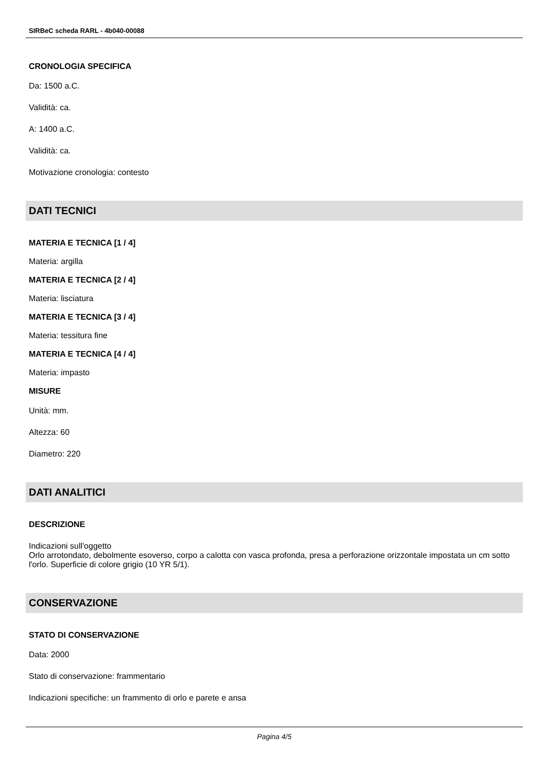SIRBeC scheda RARL - 4b040-00088
CRONOLOGIA SPECIFICA
Da: 1500 a.C.
Validità: ca.
A: 1400 a.C.
Validità: ca.
Motivazione cronologia: contesto
DATI TECNICI
MATERIA E TECNICA [1 / 4]
Materia: argilla
MATERIA E TECNICA [2 / 4]
Materia: lisciatura
MATERIA E TECNICA [3 / 4]
Materia: tessitura fine
MATERIA E TECNICA [4 / 4]
Materia: impasto
MISURE
Unità: mm.
Altezza: 60
Diametro: 220
DATI ANALITICI
DESCRIZIONE
Indicazioni sull'oggetto
Orlo arrotondato, debolmente esoverso, corpo a calotta con vasca profonda, presa a perforazione orizzontale impostata un cm sotto l'orlo. Superficie di colore grigio (10 YR 5/1).
CONSERVAZIONE
STATO DI CONSERVAZIONE
Data: 2000
Stato di conservazione: frammentario
Indicazioni specifiche: un frammento di orlo e parete e ansa
Pagina 4/5